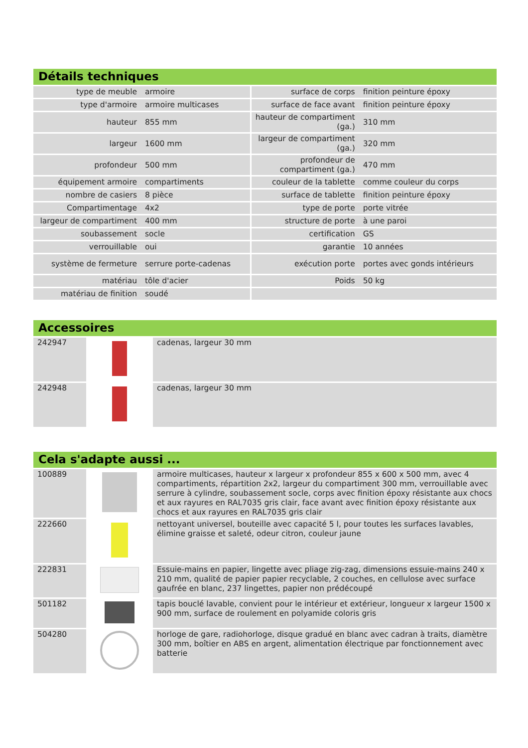Détails techniques
| type de meuble | armoire | surface de corps | finition peinture époxy |
| type d'armoire | armoire multicases | surface de face avant | finition peinture époxy |
| hauteur | 855 mm | hauteur de compartiment (ga.) | 310 mm |
| largeur | 1600 mm | largeur de compartiment (ga.) | 320 mm |
| profondeur | 500 mm | profondeur de compartiment (ga.) | 470 mm |
| équipement armoire | compartiments | couleur de la tablette | comme couleur du corps |
| nombre de casiers | 8 pièce | surface de tablette | finition peinture époxy |
| Compartimentage | 4x2 | type de porte | porte vitrée |
| largeur de compartiment | 400 mm | structure de porte | à une paroi |
| soubassement | socle | certification | GS |
| verrouillable | oui | garantie | 10 années |
| système de fermeture | serrure porte-cadenas | exécution porte | portes avec gonds intérieurs |
| matériau | tôle d'acier | Poids | 50 kg |
| matériau de finition | soudé | | |
Accessoires
| 242947 | | cadenas, largeur 30 mm |
| 242948 | | cadenas, largeur 30 mm |
Cela s'adapte aussi ...
| 100889 | | armoire multicases, hauteur x largeur x profondeur 855 x 600 x 500 mm, avec 4 compartiments, répartition 2x2, largeur du compartiment 300 mm, verrouillable avec serrure à cylindre, soubassement socle, corps avec finition époxy résistante aux chocs et aux rayures en RAL7035 gris clair, face avant avec finition époxy résistante aux chocs et aux rayures en RAL7035 gris clair |
| 222660 | | nettoyant universel, bouteille avec capacité 5 l, pour toutes les surfaces lavables, élimine graisse et saleté, odeur citron, couleur jaune |
| 222831 | | Essuie-mains en papier, lingette avec pliage zig-zag, dimensions essuie-mains 240 x 210 mm, qualité de papier papier recyclable, 2 couches, en cellulose avec surface gaufrée en blanc, 237 lingettes, papier non prédécoupé |
| 501182 | | tapis bouclé lavable, convient pour le intérieur et extérieur, longueur x largeur 1500 x 900 mm, surface de roulement en polyamide coloris gris |
| 504280 | | horloge de gare, radiohorloge, disque gradué en blanc avec cadran à traits, diamètre 300 mm, boîtier en ABS en argent, alimentation électrique par fonctionnement avec batterie |